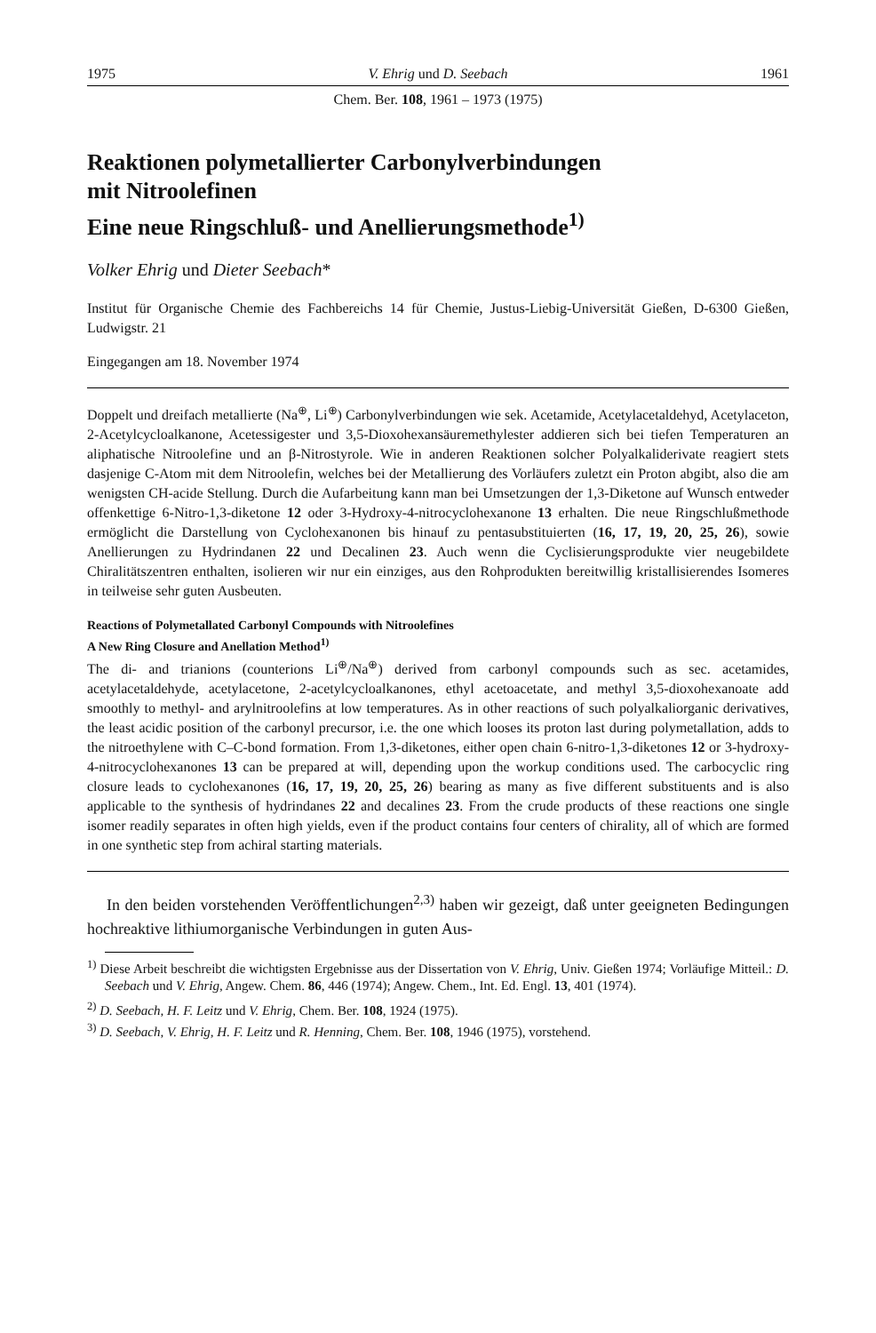1975 V. Ehrig und D. Seebach 1961
Chem. Ber. 108, 1961 – 1973 (1975)
Reaktionen polymetallierter Carbonylverbindungen
mit Nitroolefinen
Eine neue Ringschluß- und Anellierungsmethode<sup>1)</sup>
Volker Ehrig und Dieter Seebach*
Institut für Organische Chemie des Fachbereichs 14 für Chemie, Justus-Liebig-Universität Gießen, D-6300 Gießen, Ludwigstr. 21
Eingegangen am 18. November 1974
Doppelt und dreifach metallierte (Na<sup>⊕</sup>, Li<sup>⊕</sup>) Carbonylverbindungen wie sek. Acetamide, Acetylacetaldehyd, Acetylaceton, 2-Acetylcycloalkanone, Acetessigester und 3,5-Dioxohexansäuremethylester addieren sich bei tiefen Temperaturen an aliphatische Nitroolefine und an β-Nitrostyrole. Wie in anderen Reaktionen solcher Polyalkaliderivate reagiert stets dasjenige C-Atom mit dem Nitroolefin, welches bei der Metallierung des Vorläufers zuletzt ein Proton abgibt, also die am wenigsten CH-acide Stellung. Durch die Aufarbeitung kann man bei Umsetzungen der 1,3-Diketone auf Wunsch entweder offenkettige 6-Nitro-1,3-diketone 12 oder 3-Hydroxy-4-nitrocyclohexanone 13 erhalten. Die neue Ringschlußmethode ermöglicht die Darstellung von Cyclohexanonen bis hinauf zu pentasubstituierten (16, 17, 19, 20, 25, 26), sowie Anellierungen zu Hydrindanen 22 und Decalinen 23. Auch wenn die Cyclisierungsprodukte vier neugebildete Chiralitätszentren enthalten, isolieren wir nur ein einziges, aus den Rohprodukten bereitwillig kristallisierendes Isomeres in teilweise sehr guten Ausbeuten.
Reactions of Polymetallated Carbonyl Compounds with Nitroolefines
A New Ring Closure and Anellation Method<sup>1)</sup>
The di- and trianions (counterions Li<sup>⊕</sup>/Na<sup>⊕</sup>) derived from carbonyl compounds such as sec. acetamides, acetylacetaldehyde, acetylacetone, 2-acetylcycloalkanones, ethyl acetoacetate, and methyl 3,5-dioxohexanoate add smoothly to methyl- and arylnitroolefins at low temperatures. As in other reactions of such polyalkaliorganic derivatives, the least acidic position of the carbonyl precursor, i.e. the one which looses its proton last during polymetallation, adds to the nitroethylene with C–C-bond formation. From 1,3-diketones, either open chain 6-nitro-1,3-diketones 12 or 3-hydroxy-4-nitrocyclohexanones 13 can be prepared at will, depending upon the workup conditions used. The carbocyclic ring closure leads to cyclohexanones (16, 17, 19, 20, 25, 26) bearing as many as five different substituents and is also applicable to the synthesis of hydrindanes 22 and decalines 23. From the crude products of these reactions one single isomer readily separates in often high yields, even if the product contains four centers of chirality, all of which are formed in one synthetic step from achiral starting materials.
In den beiden vorstehenden Veröffentlichungen<sup>2,3)</sup> haben wir gezeigt, daß unter geeigneten Bedingungen hochreaktive lithiumorganische Verbindungen in guten Aus-
<sup>1)</sup> Diese Arbeit beschreibt die wichtigsten Ergebnisse aus der Dissertation von V. Ehrig, Univ. Gießen 1974; Vorläufige Mitteil.: D. Seebach und V. Ehrig, Angew. Chem. 86, 446 (1974); Angew. Chem., Int. Ed. Engl. 13, 401 (1974).
<sup>2)</sup> D. Seebach, H. F. Leitz und V. Ehrig, Chem. Ber. 108, 1924 (1975).
<sup>3)</sup> D. Seebach, V. Ehrig, H. F. Leitz und R. Henning, Chem. Ber. 108, 1946 (1975), vorstehend.